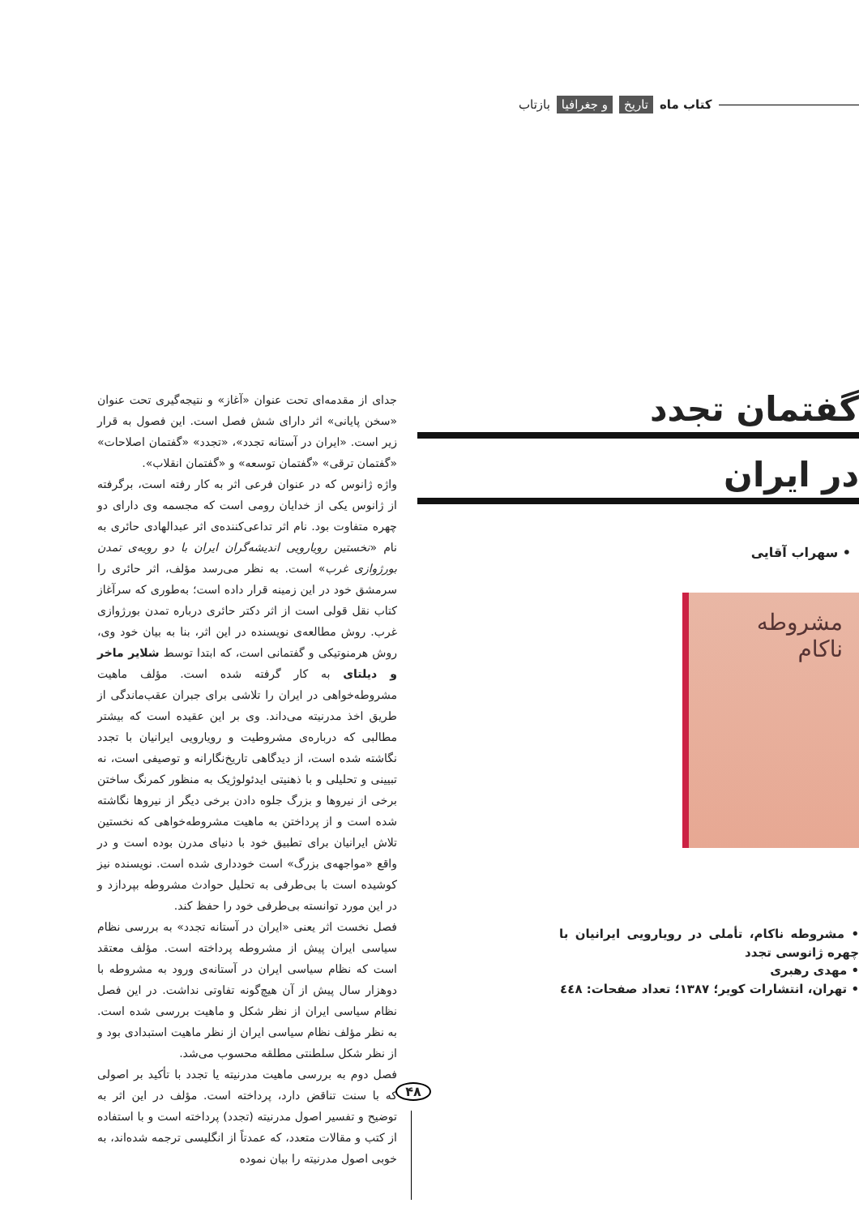کتاب ماه تاریخ و جغرافیا بازتاب
گفتمان تجدد
در ایران
• سهراب آقایی
مشروطه ناکام
• مشروطه ناکام، تأملی در رویارویی ایرانیان با چهره ژانوسی تجدد
• مهدی رهبری
• تهران، انتشارات کویر؛ ۱۳۸۷؛ تعداد صفحات: ٤٤٨
جدای از مقدمه‌ای تحت عنوان «آغاز» و نتیجه‌گیری تحت عنوان «سخن پایانی» اثر دارای شش فصل است. این فصول به قرار زیر است. «ایران در آستانه تجدد»، «تجدد» «گفتمان اصلاحات» «گفتمان ترقی» «گفتمان توسعه» و «گفتمان انقلاب».
واژه ژانوس که در عنوان فرعی اثر به کار رفته است، برگرفته از ژانوس یکی از خدایان رومی است که مجسمه وی دارای دو چهره متفاوت بود. نام اثر تداعی‌کننده‌ی اثر عبدالهادی حائری به نام «نخستین رویارویی اندیشه‌گران ایران با دو رویه‌ی تمدن بورژوازی غرب» است. به نظر می‌رسد مؤلف، اثر حائری را سرمشق خود در این زمینه قرار داده است؛ به‌طوری که سرآغاز کتاب نقل قولی است از اثر دکتر حائری درباره تمدن بورژوازی غرب. روش مطالعه‌ی نویسنده در این اثر، بنا به بیان خود وی، روش هرمنوتیکی و گفتمانی است، که ابتدا توسط شلایر ماخر و دیلتای به کار گرفته شده است. مؤلف ماهیت مشروطه‌خواهی در ایران را تلاشی برای جبران عقب‌ماندگی از طریق اخذ مدرنیته می‌داند. وی بر این عقیده است که بیشتر مطالبی که درباره‌ی مشروطیت و رویارویی ایرانیان با تجدد نگاشته شده است، از دیدگاهی تاریخ‌نگارانه و توصیفی است، نه تبیینی و تحلیلی و با ذهنیتی ایدئولوژیک به منظور کمرنگ ساختن برخی از نیروها و بزرگ جلوه دادن برخی دیگر از نیروها نگاشته شده است و از پرداختن به ماهیت مشروطه‌خواهی که نخستین تلاش ایرانیان برای تطبیق خود با دنیای مدرن بوده است و در واقع «مواجهه‌ی بزرگ» است خودداری شده است. نویسنده نیز کوشیده است با بی‌طرفی به تحلیل حوادث مشروطه بپردازد و در این مورد توانسته بی‌طرفی خود را حفظ کند.
فصل نخست اثر یعنی «ایران در آستانه تجدد» به بررسی نظام سیاسی ایران پیش از مشروطه پرداخته است. مؤلف معتقد است که نظام سیاسی ایران در آستانه‌ی ورود به مشروطه با دوهزار سال پیش از آن هیچ‌گونه تفاوتی نداشت. در این فصل نظام سیاسی ایران از نظر شکل و ماهیت بررسی شده است. به نظر مؤلف نظام سیاسی ایران از نظر ماهیت استبدادی بود و از نظر شکل سلطنتی مطلقه محسوب می‌شد.
فصل دوم به بررسی ماهیت مدرنیته یا تجدد با تأکید بر اصولی که با سنت تناقض دارد، پرداخته است. مؤلف در این اثر به توضیح و تفسیر اصول مدرنیته (تجدد) پرداخته است و با استفاده از کتب و مقالات متعدد، که عمدتاً از انگلیسی ترجمه شده‌اند، به خوبی اصول مدرنیته را بیان نموده
۴۸